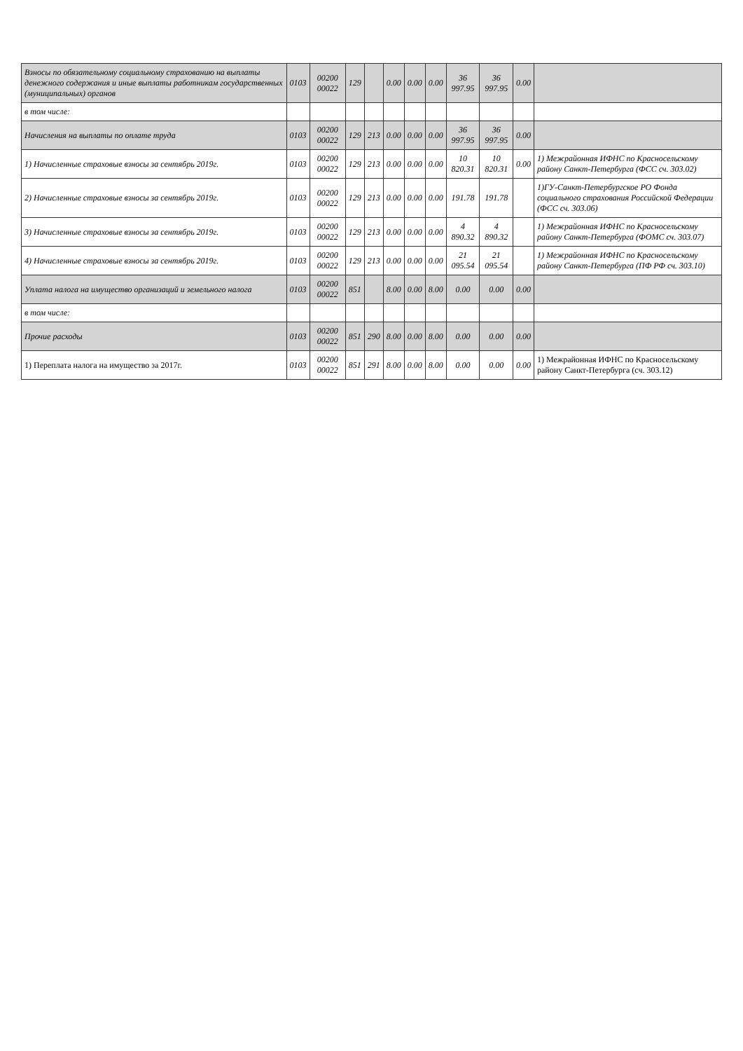| Взносы по обязательному социальному страхованию на выплаты денежного содержания и иные выплаты работникам государственных (муниципальных) органов | 0103 | 00200 00022 | 129 | | 0.00 | 0.00 | 0.00 | 36 997.95 | 36 997.95 | 0.00 | |
| в том числе: | | | | | | | | | | | |
| Начисления на выплаты по оплате труда | 0103 | 00200 00022 | 129 | 213 | 0.00 | 0.00 | 0.00 | 36 997.95 | 36 997.95 | 0.00 | |
| 1) Начисленные страховые взносы за сентябрь 2019г. | 0103 | 00200 00022 | 129 | 213 | 0.00 | 0.00 | 0.00 | 10 820.31 | 10 820.31 | 0.00 | 1) Межрайонная ИФНС по Красносельскому району Санкт-Петербурга (ФСС сч. 303.02) |
| 2) Начисленные страховые взносы за сентябрь 2019г. | 0103 | 00200 00022 | 129 | 213 | 0.00 | 0.00 | 0.00 | 191.78 | 191.78 | | 1)ГУ-Санкт-Петербургское РО Фонда социального страхования Российской Федерации (ФСС сч. 303.06) |
| 3) Начисленные страховые взносы за сентябрь 2019г. | 0103 | 00200 00022 | 129 | 213 | 0.00 | 0.00 | 0.00 | 4 890.32 | 4 890.32 | | 1) Межрайонная ИФНС по Красносельскому району Санкт-Петербурга (ФОМС сч. 303.07) |
| 4) Начисленные страховые взносы за сентябрь 2019г. | 0103 | 00200 00022 | 129 | 213 | 0.00 | 0.00 | 0.00 | 21 095.54 | 21 095.54 | | 1) Межрайонная ИФНС по Красносельскому району Санкт-Петербурга (ПФ РФ сч. 303.10) |
| Уплата налога на имущество организаций и земельного налога | 0103 | 00200 00022 | 851 | | 8.00 | 0.00 | 8.00 | 0.00 | 0.00 | 0.00 | |
| в том числе: | | | | | | | | | | | |
| Прочие расходы | 0103 | 00200 00022 | 851 | 290 | 8.00 | 0.00 | 8.00 | 0.00 | 0.00 | 0.00 | |
| 1) Переплата налога на имущество за 2017г. | 0103 | 00200 00022 | 851 | 291 | 8.00 | 0.00 | 8.00 | 0.00 | 0.00 | 0.00 | 1) Межрайонная ИФНС по Красносельскому району Санкт-Петербурга (сч. 303.12) |